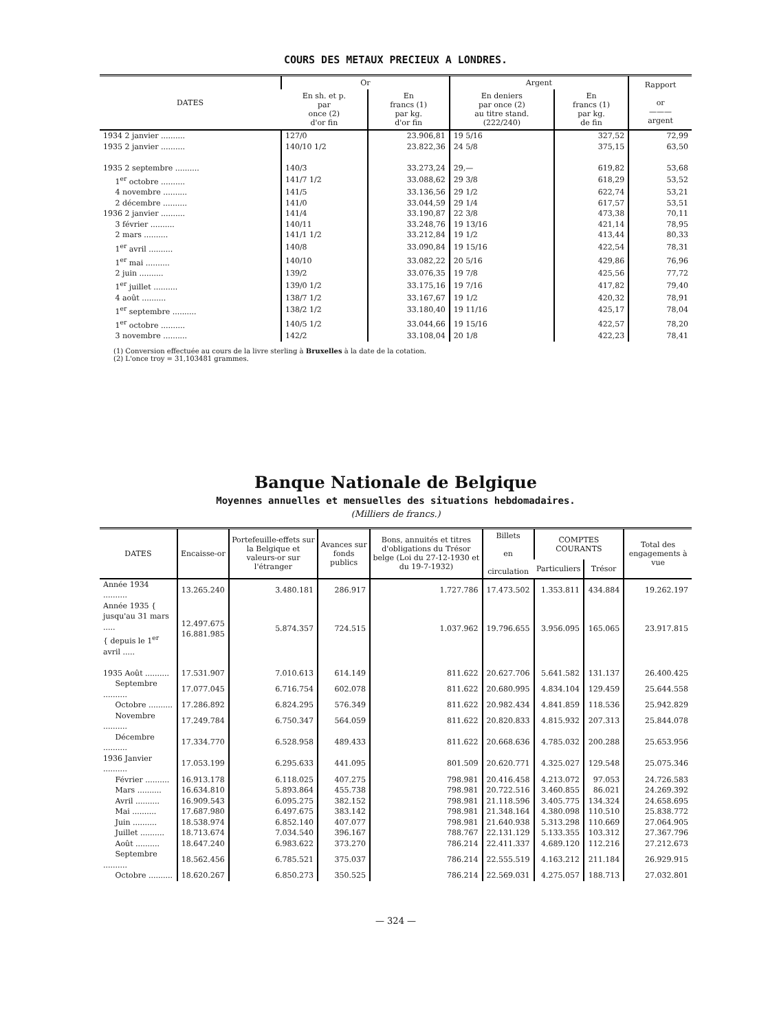COURS DES METAUX PRECIEUX A LONDRES.
| DATES | Or | | Argent | | Rapport or ——— argent |
| --- | --- | --- | --- | --- | --- |
| | En sh. et p. par once (2) d'or fin | En francs (1) par kg. d'or fin | En deniers par once (2) au titre stand. (222/240) | En francs (1) par kg. de fin | |
| 1934 2 janvier .......... | 127/0 | 23.906,81 | 19 5/16 | 327,52 | 72,99 |
| 1935 2 janvier .......... | 140/10 1/2 | 23.822,36 | 24 5/8 | 375,15 | 63,50 |
| 1935 2 septembre .......... | 140/3 | 33.273,24 | 29,— | 619,82 | 53,68 |
| 1<sup>er</sup> octobre .......... | 141/7 1/2 | 33.088,62 | 29 3/8 | 618,29 | 53,52 |
| 4 novembre .......... | 141/5 | 33.136,56 | 29 1/2 | 622,74 | 53,21 |
| 2 décembre .......... | 141/0 | 33.044,59 | 29 1/4 | 617,57 | 53,51 |
| 1936 2 janvier .......... | 141/4 | 33.190,87 | 22 3/8 | 473,38 | 70,11 |
| 3 février .......... | 140/11 | 33.248,76 | 19 13/16 | 421,14 | 78,95 |
| 2 mars .......... | 141/1 1/2 | 33.212,84 | 19 1/2 | 413,44 | 80,33 |
| 1<sup>er</sup> avril .......... | 140/8 | 33.090,84 | 19 15/16 | 422,54 | 78,31 |
| 1<sup>er</sup> mai .......... | 140/10 | 33.082,22 | 20 5/16 | 429,86 | 76,96 |
| 2 juin .......... | 139/2 | 33.076,35 | 19 7/8 | 425,56 | 77,72 |
| 1<sup>er</sup> juillet .......... | 139/0 1/2 | 33.175,16 | 19 7/16 | 417,82 | 79,40 |
| 4 août .......... | 138/7 1/2 | 33.167,67 | 19 1/2 | 420,32 | 78,91 |
| 1<sup>er</sup> septembre .......... | 138/2 1/2 | 33.180,40 | 19 11/16 | 425,17 | 78,04 |
| 1<sup>er</sup> octobre .......... | 140/5 1/2 | 33.044,66 | 19 15/16 | 422,57 | 78,20 |
| 3 novembre .......... | 142/2 | 33.108,04 | 20 1/8 | 422,23 | 78,41 |
(1) Conversion effectuée au cours de la livre sterling à Bruxelles à la date de la cotation.
(2) L'once troy = 31,103481 grammes.
Banque Nationale de Belgique
Moyennes annuelles et mensuelles des situations hebdomadaires.
(Milliers de francs.)
| DATES | Encaisse-or | Portefeuille-effets sur la Belgique et valeurs-or sur l'étranger | Avances sur fonds publics | Bons, annuités et titres d'obligations du Trésor belge (Loi du 27-12-1930 et du 19-7-1932) | Billets en circulation | COMPTES COURANTS | | Total des engagements à vue |
| --- | --- | --- | --- | --- | --- | --- | --- | --- |
| | | | | | | Particuliers | Trésor | |
| Année 1934 .......... | 13.265.240 | 3.480.181 | 286.917 | 1.727.786 | 17.473.502 | 1.353.811 | 434.884 | 19.262.197 |
| Année 1935 { jusqu'au 31 mars ..... { depuis le 1<sup>er</sup> avril ..... | 12.497.675 16.881.985 | 5.874.357 | 724.515 | 1.037.962 | 19.796.655 | 3.956.095 | 165.065 | 23.917.815 |
| 1935 Août .......... | 17.531.907 | 7.010.613 | 614.149 | 811.622 | 20.627.706 | 5.641.582 | 131.137 | 26.400.425 |
| Septembre .......... | 17.077.045 | 6.716.754 | 602.078 | 811.622 | 20.680.995 | 4.834.104 | 129.459 | 25.644.558 |
| Octobre .......... | 17.286.892 | 6.824.295 | 576.349 | 811.622 | 20.982.434 | 4.841.859 | 118.536 | 25.942.829 |
| Novembre .......... | 17.249.784 | 6.750.347 | 564.059 | 811.622 | 20.820.833 | 4.815.932 | 207.313 | 25.844.078 |
| Décembre .......... | 17.334.770 | 6.528.958 | 489.433 | 811.622 | 20.668.636 | 4.785.032 | 200.288 | 25.653.956 |
| 1936 Janvier .......... | 17.053.199 | 6.295.633 | 441.095 | 801.509 | 20.620.771 | 4.325.027 | 129.548 | 25.075.346 |
| Février .......... | 16.913.178 | 6.118.025 | 407.275 | 798.981 | 20.416.458 | 4.213.072 | 97.053 | 24.726.583 |
| Mars .......... | 16.634.810 | 5.893.864 | 455.738 | 798.981 | 20.722.516 | 3.460.855 | 86.021 | 24.269.392 |
| Avril .......... | 16.909.543 | 6.095.275 | 382.152 | 798.981 | 21.118.596 | 3.405.775 | 134.324 | 24.658.695 |
| Mai .......... | 17.687.980 | 6.497.675 | 383.142 | 798.981 | 21.348.164 | 4.380.098 | 110.510 | 25.838.772 |
| Juin .......... | 18.538.974 | 6.852.140 | 407.077 | 798.981 | 21.640.938 | 5.313.298 | 110.669 | 27.064.905 |
| Juillet .......... | 18.713.674 | 7.034.540 | 396.167 | 788.767 | 22.131.129 | 5.133.355 | 103.312 | 27.367.796 |
| Août .......... | 18.647.240 | 6.983.622 | 373.270 | 786.214 | 22.411.337 | 4.689.120 | 112.216 | 27.212.673 |
| Septembre .......... | 18.562.456 | 6.785.521 | 375.037 | 786.214 | 22.555.519 | 4.163.212 | 211.184 | 26.929.915 |
| Octobre .......... | 18.620.267 | 6.850.273 | 350.525 | 786.214 | 22.569.031 | 4.275.057 | 188.713 | 27.032.801 |
— 324 —